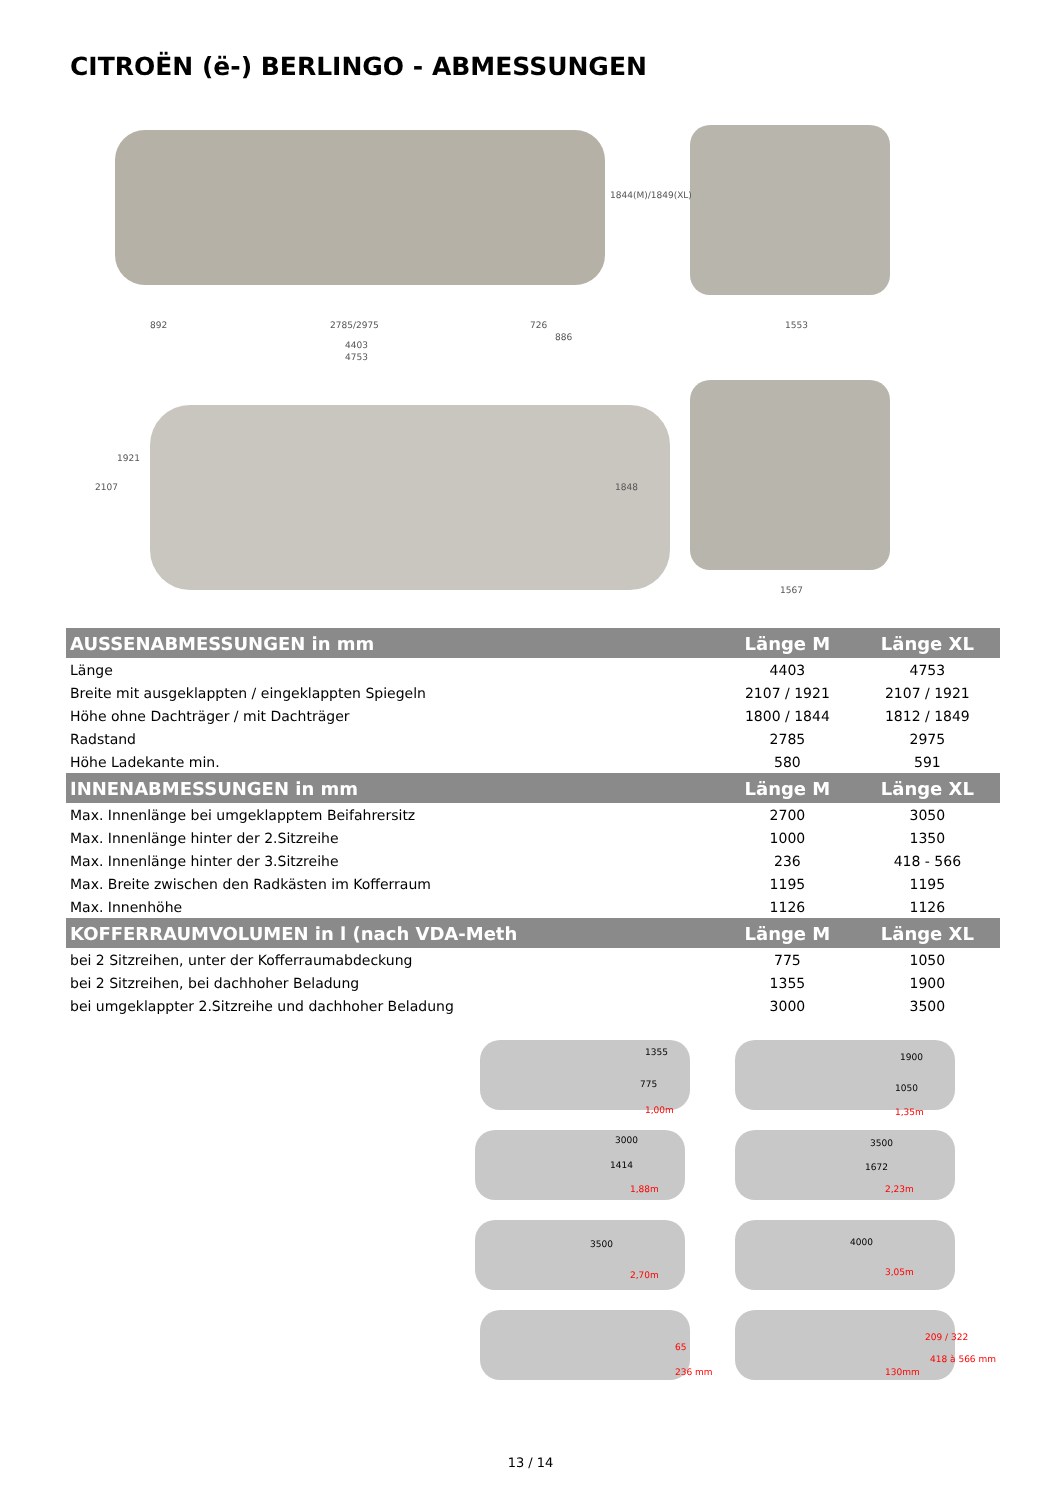CITROËN (ë-) BERLINGO - ABMESSUNGEN
892
2785/2975
726
886
4403
4753
1844(M)/1849(XL)
1553
1921
2107
1848
1567
| AUSSENABMESSUNGEN in mm | Länge M | Länge XL |
| --- | --- | --- |
| Länge | 4403 | 4753 |
| Breite mit ausgeklappten / eingeklappten Spiegeln | 2107 / 1921 | 2107 / 1921 |
| Höhe ohne Dachträger / mit Dachträger | 1800 / 1844 | 1812 / 1849 |
| Radstand | 2785 | 2975 |
| Höhe Ladekante min. | 580 | 591 |
| INNENABMESSUNGEN in mm | Länge M | Länge XL |
| Max. Innenlänge bei umgeklapptem Beifahrersitz | 2700 | 3050 |
| Max. Innenlänge hinter der 2.Sitzreihe | 1000 | 1350 |
| Max. Innenlänge hinter der 3.Sitzreihe | 236 | 418 - 566 |
| Max. Breite zwischen den Radkästen im Kofferraum | 1195 | 1195 |
| Max. Innenhöhe | 1126 | 1126 |
| KOFFERRAUMVOLUMEN in l (nach VDA-Meth | Länge M | Länge XL |
| bei 2 Sitzreihen, unter der Kofferraumabdeckung | 775 | 1050 |
| bei 2 Sitzreihen, bei dachhoher Beladung | 1355 | 1900 |
| bei umgeklappter 2.Sitzreihe und dachhoher Beladung | 3000 | 3500 |
1355
775
1,00m
1900
1050
1,35m
3000
1414
1,88m
3500
1672
2,23m
3500
2,70m
4000
3,05m
65
236 mm
209 / 322
418 à 566 mm
130mm
13 / 14